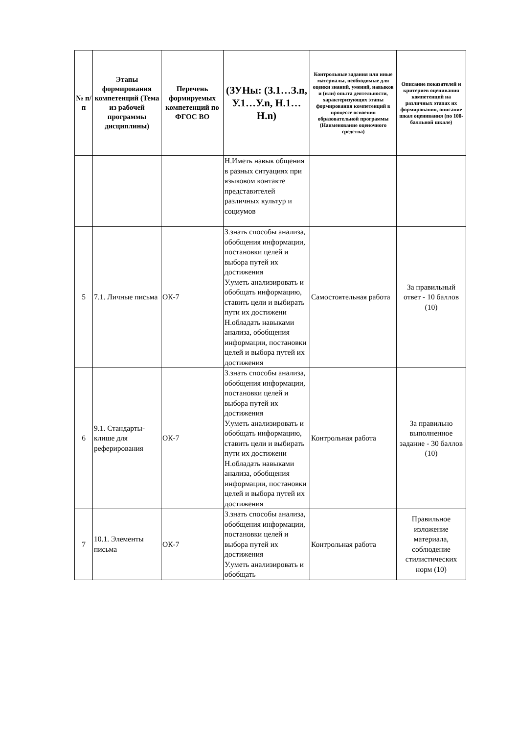| № п/п | Этапы формирования компетенций (Тема из рабочей программы дисциплины) | Перечень формируемых компетенций по ФГОС ВО | (ЗУНы: (З.1…З.n, У.1…У.n, Н.1…Н.n) | Контрольные задания или иные материалы, необходимые для оценки знаний, умений, навыков и (или) опыта деятельности, характеризующих этапы формирования компетенций в процессе освоения образовательной программы (Наименование оценочного средства) | Описание показателей и критериев оценивания компетенций на различных этапах их формирования, описание шкал оценивания (по 100-балльной шкале) |
| --- | --- | --- | --- | --- | --- |
| | | | Н.Иметь навык общения в разных ситуациях при языковом контакте представителей различных культур и социумов | | |
| 5 | 7.1. Личные письма | ОК-7 | З.знать способы анализа, обобщения информации, постановки целей и выбора путей их достижения У.уметь анализировать и обобщать информацию, ставить цели и выбирать пути их достижени Н.обладать навыками анализа, обобщения информации, постановки целей и выбора путей их достижения | Самостоятельная работа | За правильный ответ - 10 баллов (10) |
| 6 | 9.1. Стандарты-клише для реферирования | ОК-7 | З.знать способы анализа, обобщения информации, постановки целей и выбора путей их достижения У.уметь анализировать и обобщать информацию, ставить цели и выбирать пути их достижени Н.обладать навыками анализа, обобщения информации, постановки целей и выбора путей их достижения | Контрольная работа | За правильно выполненное задание - 30 баллов (10) |
| 7 | 10.1. Элементы письма | ОК-7 | З.знать способы анализа, обобщения информации, постановки целей и выбора путей их достижения У.уметь анализировать и обобщать | Контрольная работа | Правильное изложение материала, соблюдение стилистических норм (10) |